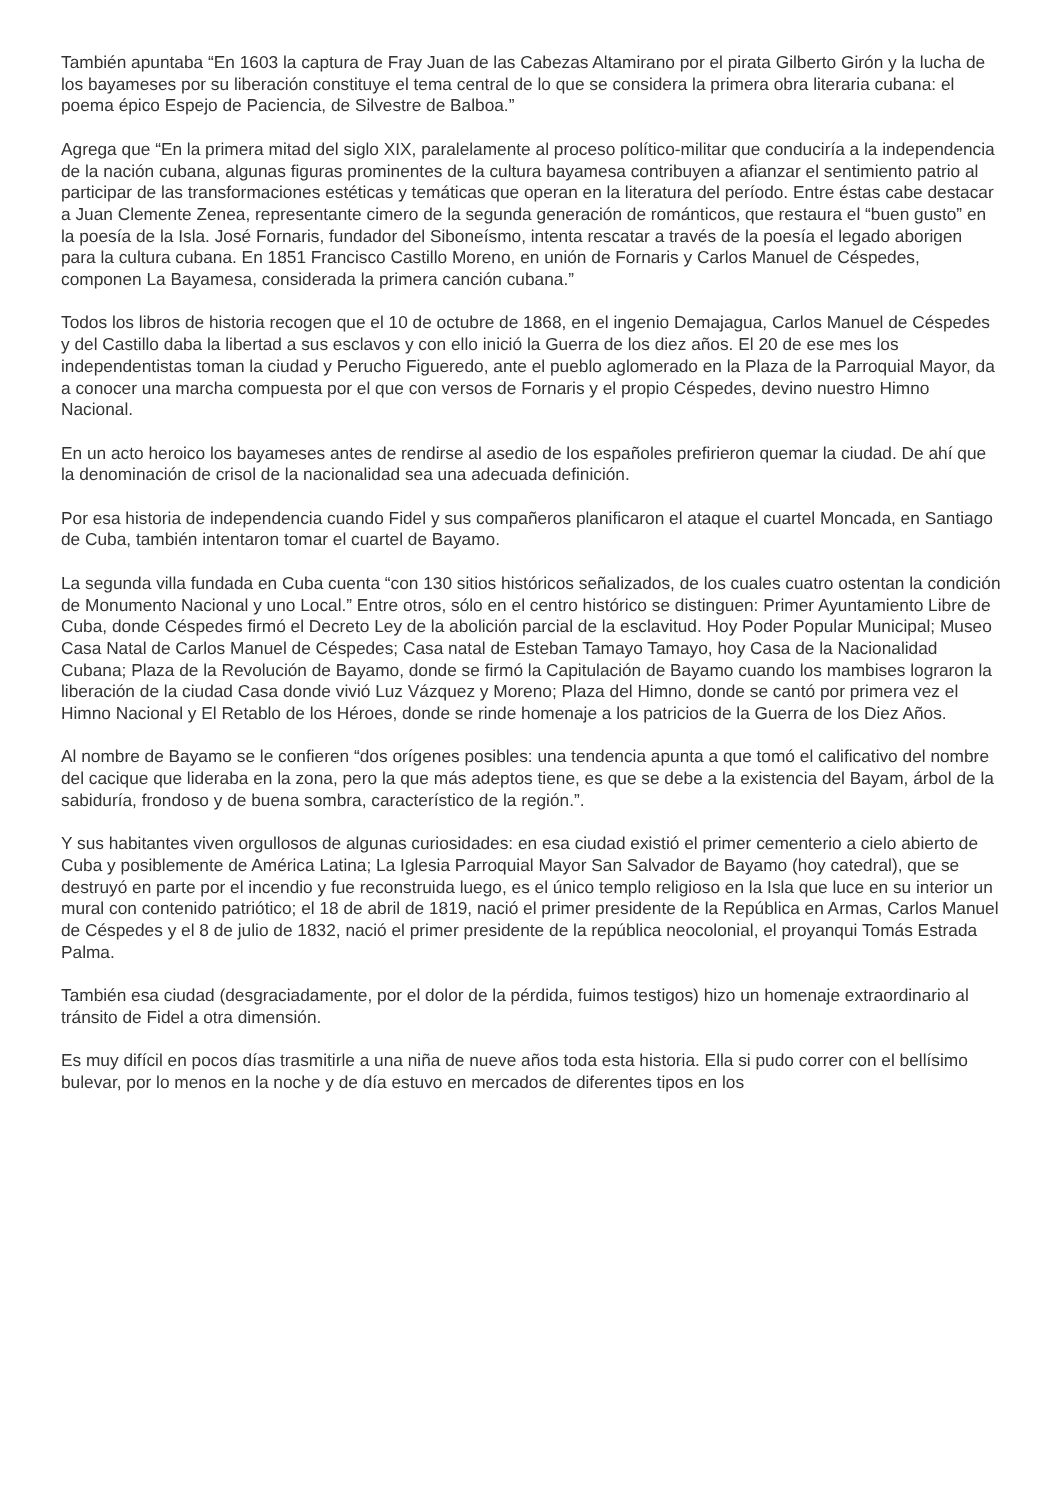También apuntaba “En 1603 la captura de Fray Juan de las Cabezas Altamirano por el pirata Gilberto Girón y la lucha de los bayameses por su liberación constituye el tema central de lo que se considera la primera obra literaria cubana: el poema épico Espejo de Paciencia, de Silvestre de Balboa.”
Agrega que “En la primera mitad del siglo XIX, paralelamente al proceso político-militar que conduciría a la independencia de la nación cubana, algunas figuras prominentes de la cultura bayamesa contribuyen a afianzar el sentimiento patrio al participar de las transformaciones estéticas y temáticas que operan en la literatura del período. Entre éstas cabe destacar a Juan Clemente Zenea, representante cimero de la segunda generación de románticos, que restaura el “buen gusto” en la poesía de la Isla. José Fornaris, fundador del Siboneísmo, intenta rescatar a través de la poesía el legado aborigen para la cultura cubana. En 1851 Francisco Castillo Moreno, en unión de Fornaris y Carlos Manuel de Céspedes, componen La Bayamesa, considerada la primera canción cubana.”
Todos los libros de historia recogen que el 10 de octubre de 1868, en el ingenio Demajagua, Carlos Manuel de Céspedes y del Castillo daba la libertad a sus esclavos y con ello inició la Guerra de los diez años. El 20 de ese mes los independentistas toman la ciudad y Perucho Figueredo, ante el pueblo aglomerado en la Plaza de la Parroquial Mayor, da a conocer una marcha compuesta por el que con versos de Fornaris y el propio Céspedes, devino nuestro Himno Nacional.
En un acto heroico los bayameses antes de rendirse al asedio de los españoles prefirieron quemar la ciudad. De ahí que la denominación de crisol de la nacionalidad sea una adecuada definición.
Por esa historia de independencia cuando Fidel y sus compañeros planificaron el ataque el cuartel Moncada, en Santiago de Cuba, también intentaron tomar el cuartel de Bayamo.
La segunda villa fundada en Cuba cuenta “con 130 sitios históricos señalizados, de los cuales cuatro ostentan la condición de Monumento Nacional y uno Local.” Entre otros, sólo en el centro histórico se distinguen: Primer Ayuntamiento Libre de Cuba, donde Céspedes firmó el Decreto Ley de la abolición parcial de la esclavitud. Hoy Poder Popular Municipal; Museo Casa Natal de Carlos Manuel de Céspedes; Casa natal de Esteban Tamayo Tamayo, hoy Casa de la Nacionalidad Cubana; Plaza de la Revolución de Bayamo, donde se firmó la Capitulación de Bayamo cuando los mambises lograron la liberación de la ciudad Casa donde vivió Luz Vázquez y Moreno; Plaza del Himno, donde se cantó por primera vez el Himno Nacional y El Retablo de los Héroes, donde se rinde homenaje a los patricios de la Guerra de los Diez Años.
Al nombre de Bayamo se le confieren “dos orígenes posibles: una tendencia apunta a que tomó el calificativo del nombre del cacique que lideraba en la zona, pero la que más adeptos tiene, es que se debe a la existencia del Bayam, árbol de la sabiduría, frondoso y de buena sombra, característico de la región.”.
Y sus habitantes viven orgullosos de algunas curiosidades: en esa ciudad existió el primer cementerio a cielo abierto de Cuba y posiblemente de América Latina; La Iglesia Parroquial Mayor San Salvador de Bayamo (hoy catedral), que se destruyó en parte por el incendio y fue reconstruida luego, es el único templo religioso en la Isla que luce en su interior un mural con contenido patriótico; el 18 de abril de 1819, nació el primer presidente de la República en Armas, Carlos Manuel de Céspedes y el 8 de julio de 1832, nació el primer presidente de la república neocolonial, el proyanqui Tomás Estrada Palma.
También esa ciudad (desgraciadamente, por el dolor de la pérdida, fuimos testigos) hizo un homenaje extraordinario al tránsito de Fidel a otra dimensión.
Es muy difícil en pocos días trasmitirle a una niña de nueve años toda esta historia. Ella si pudo correr con el bellísimo bulevar, por lo menos en la noche y de día estuvo en mercados de diferentes tipos en los